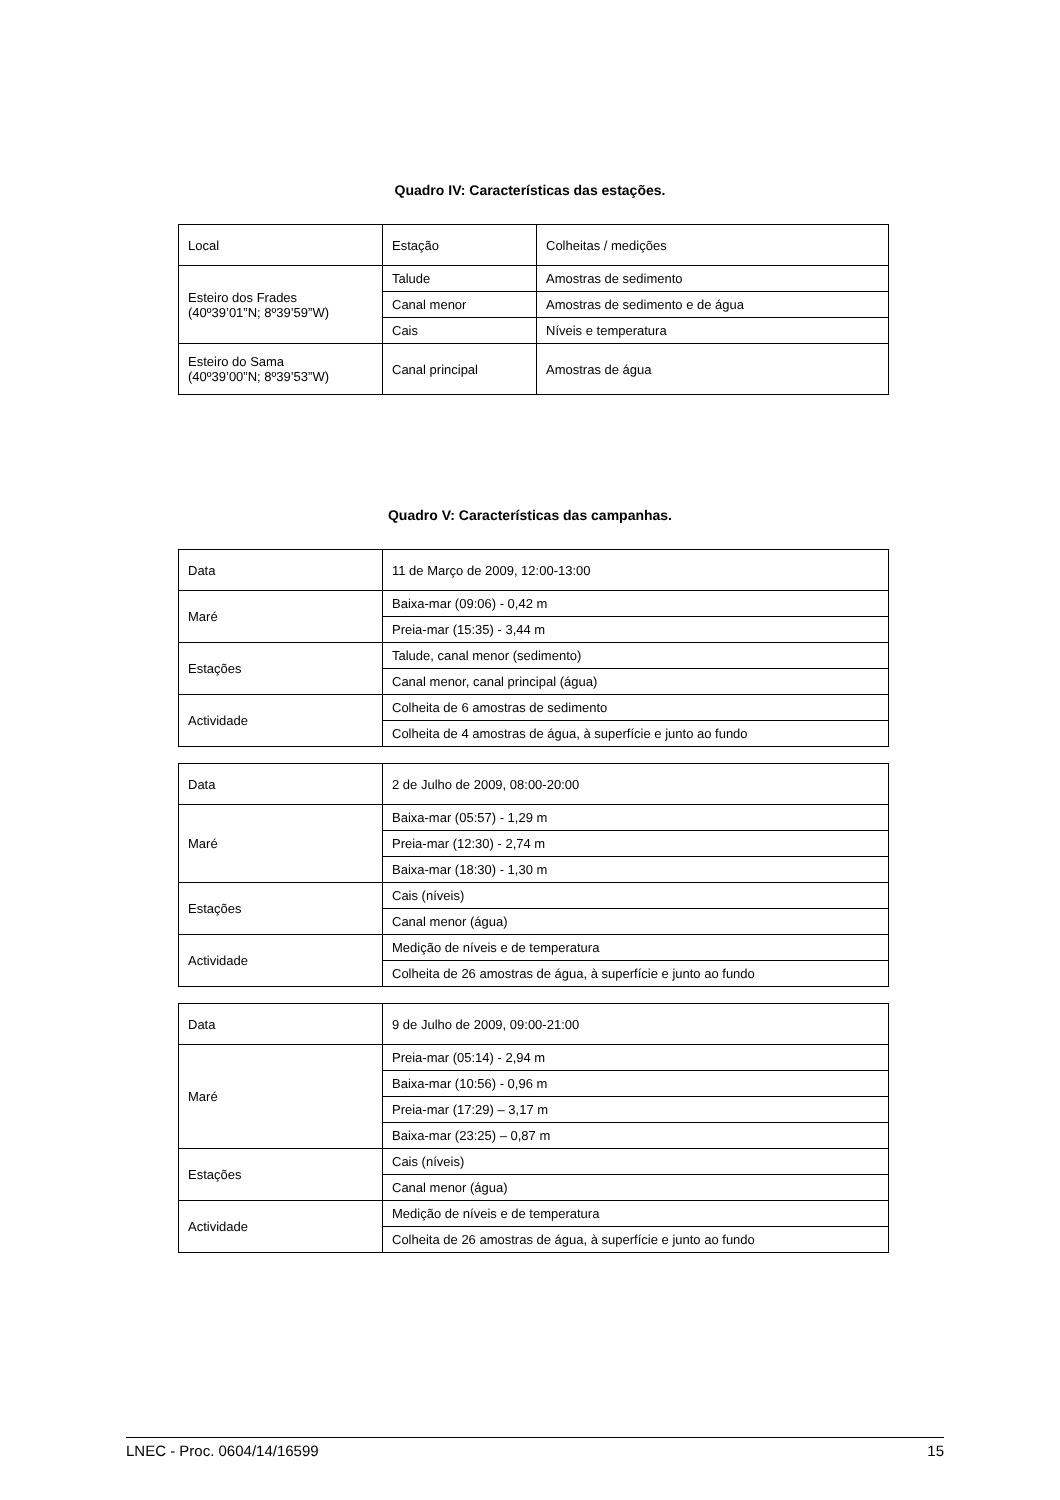Quadro IV: Características das estações.
| Local | Estação | Colheitas / medições |
| Esteiro dos Frades (40º39’01”N; 8º39’59”W) | Talude | Amostras de sedimento |
| | Canal menor | Amostras de sedimento e de água |
| | Cais | Níveis e temperatura |
| Esteiro do Sama (40º39’00”N; 8º39’53”W) | Canal principal | Amostras de água |
Quadro V: Características das campanhas.
| Data | 11 de Março de 2009, 12:00-13:00 |
| Maré | Baixa-mar (09:06) - 0,42 m |
| | Preia-mar (15:35) - 3,44 m |
| Estações | Talude, canal menor (sedimento) |
| | Canal menor, canal principal (água) |
| Actividade | Colheita de 6 amostras de sedimento |
| | Colheita de 4 amostras de água, à superfície e junto ao fundo |
| Data | 2 de Julho de 2009, 08:00-20:00 |
| Maré | Baixa-mar (05:57) - 1,29 m |
| | Preia-mar (12:30) - 2,74 m |
| | Baixa-mar (18:30) - 1,30 m |
| Estações | Cais (níveis) |
| | Canal menor (água) |
| Actividade | Medição de níveis e de temperatura |
| | Colheita de 26 amostras de água, à superfície e junto ao fundo |
| Data | 9 de Julho de 2009, 09:00-21:00 |
| Maré | Preia-mar (05:14) - 2,94 m |
| | Baixa-mar (10:56) - 0,96 m |
| | Preia-mar (17:29) – 3,17 m |
| | Baixa-mar (23:25) – 0,87 m |
| Estações | Cais (níveis) |
| | Canal menor (água) |
| Actividade | Medição de níveis e de temperatura |
| | Colheita de 26 amostras de água, à superfície e junto ao fundo |
LNEC - Proc. 0604/14/16599 15